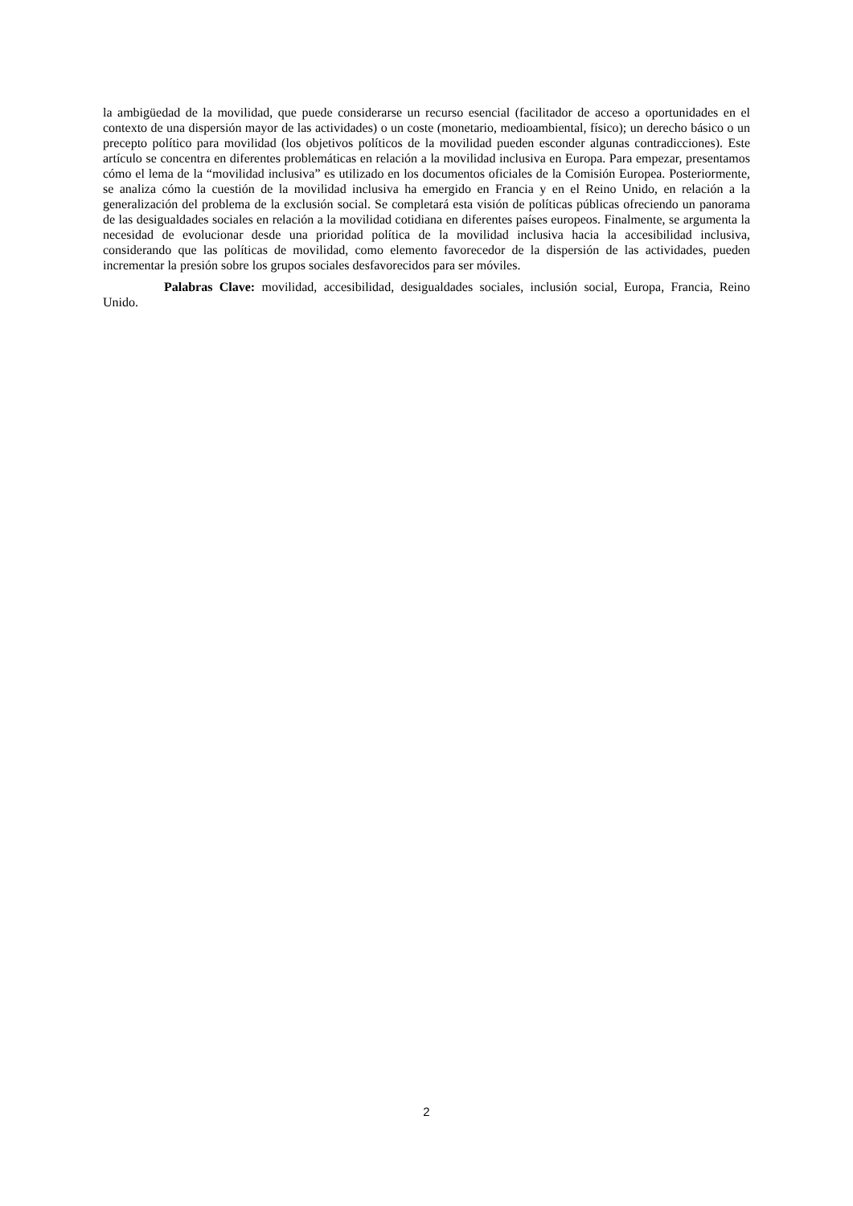la ambigüedad de la movilidad, que puede considerarse un recurso esencial (facilitador de acceso a oportunidades en el contexto de una dispersión mayor de las actividades) o un coste (monetario, medioambiental, físico); un derecho básico o un precepto político para movilidad (los objetivos políticos de la movilidad pueden esconder algunas contradicciones). Este artículo se concentra en diferentes problemáticas en relación a la movilidad inclusiva en Europa. Para empezar, presentamos cómo el lema de la “movilidad inclusiva” es utilizado en los documentos oficiales de la Comisión Europea. Posteriormente, se analiza cómo la cuestión de la movilidad inclusiva ha emergido en Francia y en el Reino Unido, en relación a la generalización del problema de la exclusión social. Se completará esta visión de políticas públicas ofreciendo un panorama de las desigualdades sociales en relación a la movilidad cotidiana en diferentes países europeos. Finalmente, se argumenta la necesidad de evolucionar desde una prioridad política de la movilidad inclusiva hacia la accesibilidad inclusiva, considerando que las políticas de movilidad, como elemento favorecedor de la dispersión de las actividades, pueden incrementar la presión sobre los grupos sociales desfavorecidos para ser móviles.
Palabras Clave: movilidad, accesibilidad, desigualdades sociales, inclusión social, Europa, Francia, Reino Unido.
2